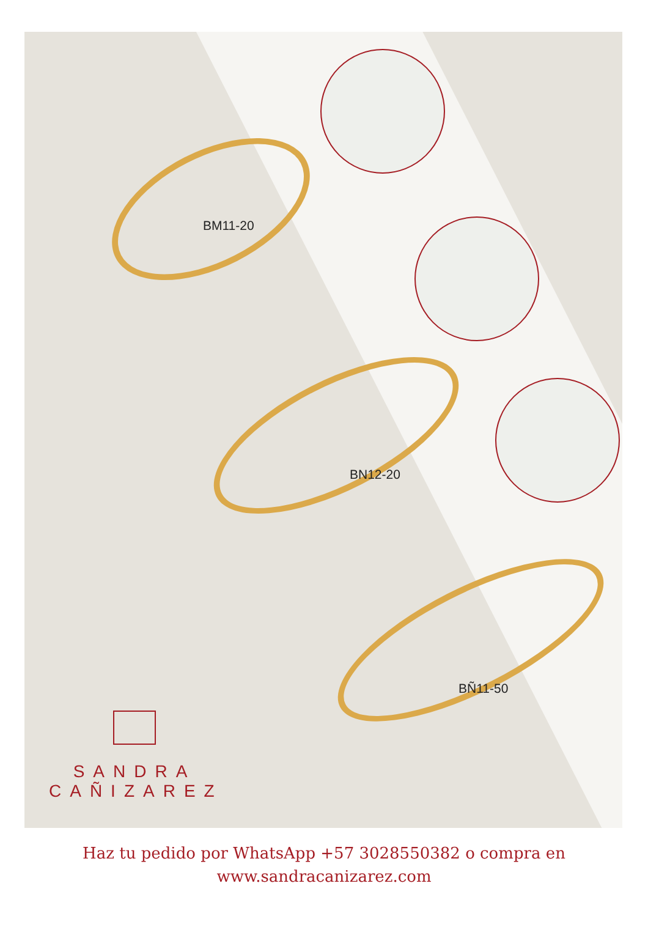BM11-20
BN12-20
BÑ11-50
SANDRA
CAÑIZAREZ
Haz tu pedido por WhatsApp +57 3028550382 o compra en
www.sandracanizarez.com